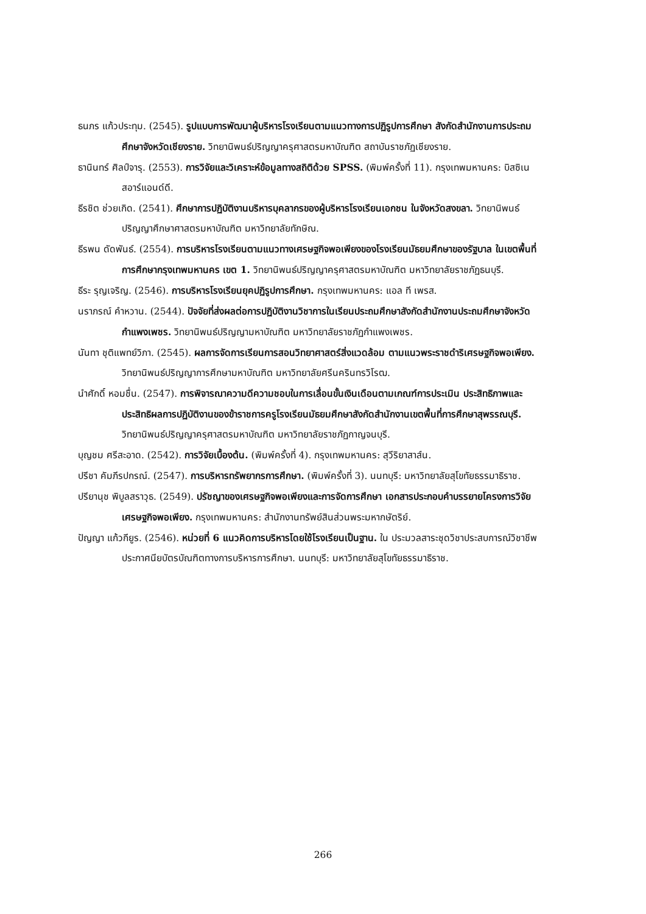ธนภร แก้วประทุม. (2545). รูปแบบการพัฒนาผู้บริหารโรงเรียนตามแนวทางการปฏิรูปการศึกษา สังกัดสำนักงานการประถมศึกษาจังหวัดเชียงราย. วิทยานิพนธ์ปริญญาครุศาสตรมหาบัณฑิต สถาบันราชภัฏเชียงราย.
ธานินทร์ ศิลป์จารุ. (2553). การวิจัยและวิเคราะห์ข้อมูลทางสถิติด้วย SPSS. (พิมพ์ครั้งที่ 11). กรุงเทพมหานคร: บิสซิเนสอาร์แอนด์ดี.
ธีรชิต ช่วยเกิด. (2541). ศึกษาการปฏิบัติงานบริหารบุคลากรของผู้บริหารโรงเรียนเอกชน ในจังหวัดสงขลา. วิทยานิพนธ์ปริญญาศึกษาศาสตรมหาบัณฑิต มหาวิทยาลัยทักษิณ.
ธีรพน ดัดพันธ์. (2554). การบริหารโรงเรียนตามแนวทางเศรษฐกิจพอเพียงของโรงเรียนมัธยมศึกษาของรัฐบาล ในเขตพื้นที่การศึกษากรุงเทพมหานคร เขต 1. วิทยานิพนธ์ปริญญาครุศาสตรมหาบัณฑิต มหาวิทยาลัยราชภัฏธนบุรี.
ธีระ รุญเจริญ. (2546). การบริหารโรงเรียนยุคปฏิรูปการศึกษา. กรุงเทพมหานคร: แอล ที เพรส.
นราภรณ์ คำหวาน. (2544). ปัจจัยที่ส่งผลต่อการปฏิบัติงานวิชาการในเรียนประถมศึกษาสังกัดสำนักงานประถมศึกษาจังหวัดกำแพงเพชร. วิทยานิพนธ์ปริญญามหาบัณฑิต มหาวิทยาลัยราชภัฏกำแพงเพชร.
นันทา ชุติแพทย์วิภา. (2545). ผลการจัดการเรียนการสอนวิทยาศาสตร์สิ่งแวดล้อม ตามแนวพระราชดำริเศรษฐกิจพอเพียง. วิทยานิพนธ์ปริญญาการศึกษามหาบัณฑิต มหาวิทยาลัยศรีนครินทรวิโรฒ.
นำศักดิ์ หอมชื่น. (2547). การพิจารณาความดีความชอบในการเลื่อนขั้นเงินเดือนตามเกณฑ์การประเมิน ประสิทธิภาพและประสิทธิผลการปฏิบัติงานของข้าราชการครูโรงเรียนมัธยมศึกษาสังกัดสำนักงานเขตพื้นที่การศึกษาสุพรรณบุรี. วิทยานิพนธ์ปริญญาครุศาสตรมหาบัณฑิต มหาวิทยาลัยราชภัฏกาญจนบุรี.
บุญชม ศรีสะอาด. (2542). การวิจัยเบื้องต้น. (พิมพ์ครั้งที่ 4). กรุงเทพมหานคร: สุวีริยาสาส์น.
ปรีชา คัมภีรปกรณ์. (2547). การบริหารทรัพยากรการศึกษา. (พิมพ์ครั้งที่ 3). นนทบุรี: มหาวิทยาลัยสุโขทัยธรรมาธิราช.
ปรียานุช พิบูลสราวุธ. (2549). ปรัชญาของเศรษฐกิจพอเพียงและการจัดการศึกษา เอกสารประกอบคำบรรยายโครงการวิจัยเศรษฐกิจพอเพียง. กรุงเทพมหานคร: สำนักงานทรัพย์สินส่วนพระมหากษัตริย์.
ปัญญา แก้วกียูร. (2546). หน่วยที่ 6 แนวคิดการบริหารโดยใช้โรงเรียนเป็นฐาน. ใน ประมวลสาระชุดวิชาประสบการณ์วิชาชีพประกาศนียบัตรบัณฑิตทางการบริหารการศึกษา. นนทบุรี: มหาวิทยาลัยสุโขทัยธรรมาธิราช.
266